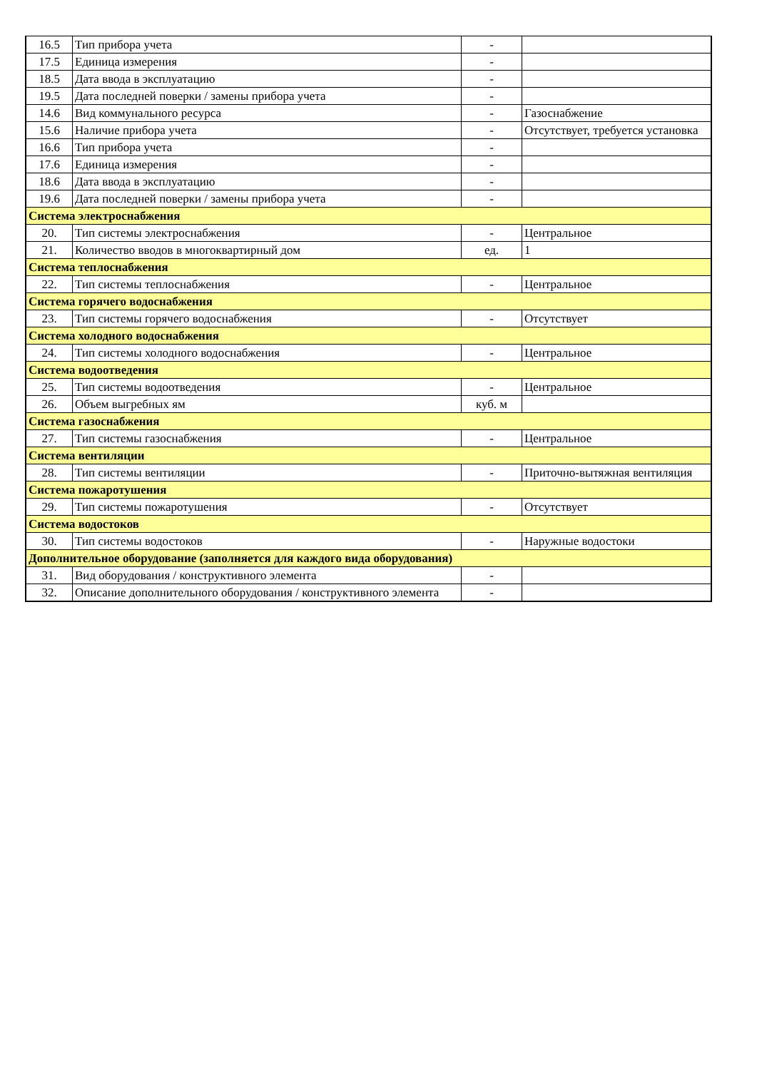| 16.5 | Тип прибора учета | - | |
| 17.5 | Единица измерения | - | |
| 18.5 | Дата ввода в эксплуатацию | - | |
| 19.5 | Дата последней поверки / замены прибора учета | - | |
| 14.6 | Вид коммунального ресурса | - | Газоснабжение |
| 15.6 | Наличие прибора учета | - | Отсутствует, требуется установка |
| 16.6 | Тип прибора учета | - | |
| 17.6 | Единица измерения | - | |
| 18.6 | Дата ввода в эксплуатацию | - | |
| 19.6 | Дата последней поверки / замены прибора учета | - | |
| Система электроснабжения | | | |
| 20. | Тип системы электроснабжения | - | Центральное |
| 21. | Количество вводов в многоквартирный дом | ед. | 1 |
| Система теплоснабжения | | | |
| 22. | Тип системы теплоснабжения | - | Центральное |
| Система горячего водоснабжения | | | |
| 23. | Тип системы горячего водоснабжения | - | Отсутствует |
| Система холодного водоснабжения | | | |
| 24. | Тип системы холодного водоснабжения | - | Центральное |
| Система водоотведения | | | |
| 25. | Тип системы водоотведения | - | Центральное |
| 26. | Объем выгребных ям | куб. м | |
| Система газоснабжения | | | |
| 27. | Тип системы газоснабжения | - | Центральное |
| Система вентиляции | | | |
| 28. | Тип системы вентиляции | - | Приточно-вытяжная вентиляция |
| Система пожаротушения | | | |
| 29. | Тип системы пожаротушения | - | Отсутствует |
| Система водостоков | | | |
| 30. | Тип системы водостоков | - | Наружные водостоки |
| Дополнительное оборудование (заполняется для каждого вида оборудования) | | | |
| 31. | Вид оборудования / конструктивного элемента | - | |
| 32. | Описание дополнительного оборудования / конструктивного элемента | - | |